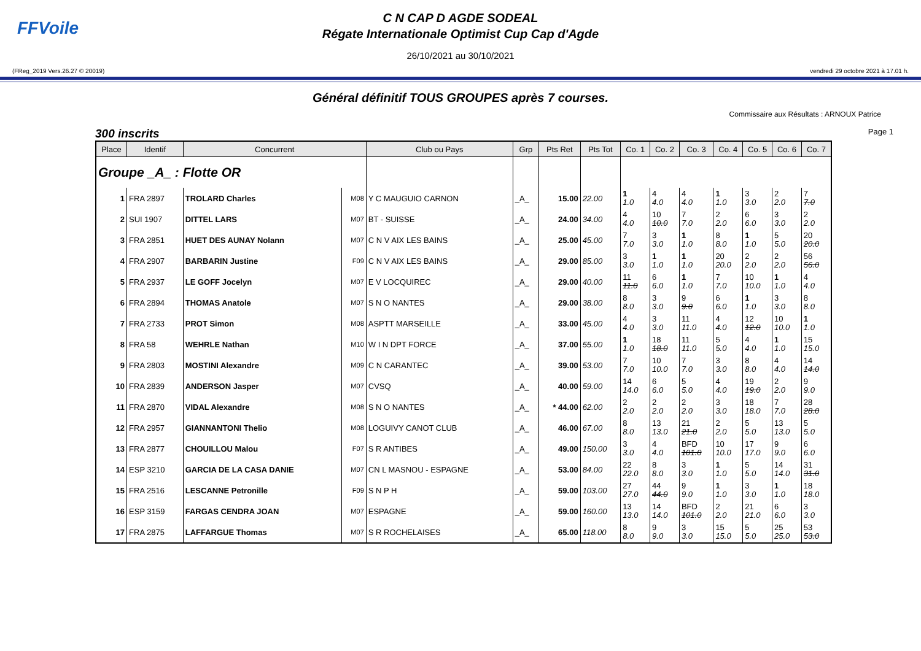FFVoile
C N CAP D AGDE SODEAL
Régate Internationale Optimist Cup Cap d'Agde
26/10/2021 au 30/10/2021
(FReg_2019 Vers.26.27 © 20019) vendredi 29 octobre 2021 à 17.01 h.
Général définitif TOUS GROUPES après 7 courses.
Commissaire aux Résultats : ARNOUX Patrice
300 inscrits Page 1
| Place | Identif | Concurrent | | Club ou Pays | Grp | Pts Ret | Pts Tot | Co. 1 | Co. 2 | Co. 3 | Co. 4 | Co. 5 | Co. 6 | Co. 7 |
| --- | --- | --- | --- | --- | --- | --- | --- | --- | --- | --- | --- | --- | --- | --- |
| Groupe _A_ : Flotte OR | | | | | | | | | | | | | | |
| 1 | FRA 2897 | TROLARD Charles | M08 | Y C MAUGUIO CARNON | _A_ | 15.00 | 22.00 | 1 1.0 | 4 4.0 | 4 4.0 | 1 1.0 | 3 3.0 | 2 2.0 | 7 7.0 |
| 2 | SUI 1907 | DITTEL LARS | M07 | BT - SUISSE | _A_ | 24.00 | 34.00 | 4 4.0 | 10 10.0 | 7 7.0 | 2 2.0 | 6 6.0 | 3 3.0 | 2 2.0 |
| 3 | FRA 2851 | HUET DES AUNAY Nolann | M07 | C N V AIX LES BAINS | _A_ | 25.00 | 45.00 | 7 7.0 | 3 3.0 | 1 1.0 | 8 8.0 | 1 1.0 | 5 5.0 | 20 20.0 |
| 4 | FRA 2907 | BARBARIN Justine | F09 | C N V AIX LES BAINS | _A_ | 29.00 | 85.00 | 3 3.0 | 1 1.0 | 1 1.0 | 20 20.0 | 2 2.0 | 2 2.0 | 56 56.0 |
| 5 | FRA 2937 | LE GOFF Jocelyn | M07 | E V LOCQUIREC | _A_ | 29.00 | 40.00 | 11 11.0 | 6 6.0 | 1 1.0 | 7 7.0 | 10 10.0 | 1 1.0 | 4 4.0 |
| 6 | FRA 2894 | THOMAS Anatole | M07 | S N O NANTES | _A_ | 29.00 | 38.00 | 8 8.0 | 3 3.0 | 9 9.0 | 6 6.0 | 1 1.0 | 3 3.0 | 8 8.0 |
| 7 | FRA 2733 | PROT Simon | M08 | ASPTT MARSEILLE | _A_ | 33.00 | 45.00 | 4 4.0 | 3 3.0 | 11 11.0 | 4 4.0 | 12 12.0 | 10 10.0 | 1 1.0 |
| 8 | FRA 58 | WEHRLE Nathan | M10 | W I N DPT FORCE | _A_ | 37.00 | 55.00 | 1 1.0 | 18 18.0 | 11 11.0 | 5 5.0 | 4 4.0 | 1 1.0 | 15 15.0 |
| 9 | FRA 2803 | MOSTINI Alexandre | M09 | C N CARANTEC | _A_ | 39.00 | 53.00 | 7 7.0 | 10 10.0 | 7 7.0 | 3 3.0 | 8 8.0 | 4 4.0 | 14 14.0 |
| 10 | FRA 2839 | ANDERSON Jasper | M07 | CVSQ | _A_ | 40.00 | 59.00 | 14 14.0 | 6 6.0 | 5 5.0 | 4 4.0 | 19 19.0 | 2 2.0 | 9 9.0 |
| 11 | FRA 2870 | VIDAL Alexandre | M08 | S N O NANTES | _A_ | * 44.00 | 62.00 | 2 2.0 | 2 2.0 | 2 2.0 | 3 3.0 | 18 18.0 | 7 7.0 | 28 28.0 |
| 12 | FRA 2957 | GIANNANTONI Thelio | M08 | LOGUIVY CANOT CLUB | _A_ | 46.00 | 67.00 | 8 8.0 | 13 13.0 | 21 21.0 | 2 2.0 | 5 5.0 | 13 13.0 | 5 5.0 |
| 13 | FRA 2877 | CHOUILLOU Malou | F07 | S R ANTIBES | _A_ | 49.00 | 150.00 | 3 3.0 | 4 4.0 | BFD 101.0 | 10 10.0 | 17 17.0 | 9 9.0 | 6 6.0 |
| 14 | ESP 3210 | GARCIA DE LA CASA DANIE | M07 | CN L MASNOU - ESPAGNE | _A_ | 53.00 | 84.00 | 22 22.0 | 8 8.0 | 3 3.0 | 1 1.0 | 5 5.0 | 14 14.0 | 31 31.0 |
| 15 | FRA 2516 | LESCANNE Petronille | F09 | S N P H | _A_ | 59.00 | 103.00 | 27 27.0 | 44 44.0 | 9 9.0 | 1 1.0 | 3 3.0 | 1 1.0 | 18 18.0 |
| 16 | ESP 3159 | FARGAS CENDRA JOAN | M07 | ESPAGNE | _A_ | 59.00 | 160.00 | 13 13.0 | 14 14.0 | BFD 101.0 | 2 2.0 | 21 21.0 | 6 6.0 | 3 3.0 |
| 17 | FRA 2875 | LAFFARGUE Thomas | M07 | S R ROCHELAISES | _A_ | 65.00 | 118.00 | 8 8.0 | 9 9.0 | 3 3.0 | 15 15.0 | 5 5.0 | 25 25.0 | 53 53.0 |